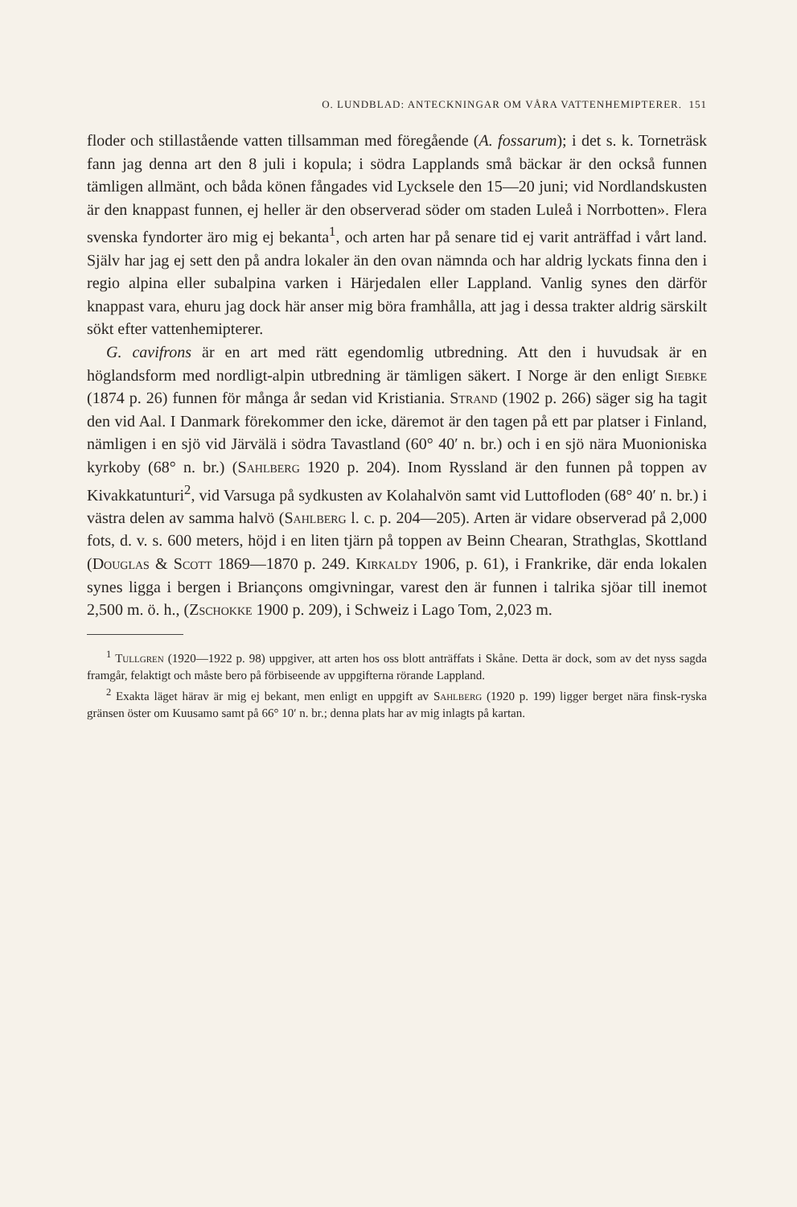O. LUNDBLAD: ANTECKNINGAR OM VÅRA VATTENHEMIPTERER. 151
floder och stillastående vatten tillsamman med föregående (A. fossarum); i det s. k. Torneträsk fann jag denna art den 8 juli i kopula; i södra Lapplands små bäckar är den också funnen tämligen allmänt, och båda könen fångades vid Lycksele den 15—20 juni; vid Nordlandskusten är den knappast funnen, ej heller är den observerad söder om staden Luleå i Norrbotten». Flera svenska fyndorter äro mig ej bekanta<sup>1</sup>, och arten har på senare tid ej varit anträffad i vårt land. Själv har jag ej sett den på andra lokaler än den ovan nämnda och har aldrig lyckats finna den i regio alpina eller subalpina varken i Härjedalen eller Lappland. Vanlig synes den därför knappast vara, ehuru jag dock här anser mig böra framhålla, att jag i dessa trakter aldrig särskilt sökt efter vattenhemipterer.
G. cavifrons är en art med rätt egendomlig utbredning. Att den i huvudsak är en höglandsform med nordligt-alpin utbredning är tämligen säkert. I Norge är den enligt Siebke (1874 p. 26) funnen för många år sedan vid Kristiania. Strand (1902 p. 266) säger sig ha tagit den vid Aal. I Danmark förekommer den icke, däremot är den tagen på ett par platser i Finland, nämligen i en sjö vid Järvälä i södra Tavastland (60° 40′ n. br.) och i en sjö nära Muonioniska kyrkoby (68° n. br.) (Sahlberg 1920 p. 204). Inom Ryssland är den funnen på toppen av Kivakkatunturi<sup>2</sup>, vid Varsuga på sydkusten av Kolahalvön samt vid Luttofloden (68° 40′ n. br.) i västra delen av samma halvö (Sahlberg l. c. p. 204—205). Arten är vidare observerad på 2,000 fots, d. v. s. 600 meters, höjd i en liten tjärn på toppen av Beinn Chearan, Strathglas, Skottland (Douglas & Scott 1869—1870 p. 249. Kirkaldy 1906, p. 61), i Frankrike, där enda lokalen synes ligga i bergen i Briançons omgivningar, varest den är funnen i talrika sjöar till inemot 2,500 m. ö. h., (Zschokke 1900 p. 209), i Schweiz i Lago Tom, 2,023 m.
<sup>1</sup> Tullgren (1920—1922 p. 98) uppgiver, att arten hos oss blott anträffats i Skåne. Detta är dock, som av det nyss sagda framgår, felaktigt och måste bero på förbiseende av uppgifterna rörande Lappland.
<sup>2</sup> Exakta läget härav är mig ej bekant, men enligt en uppgift av Sahlberg (1920 p. 199) ligger berget nära finsk-ryska gränsen öster om Kuusamo samt på 66° 10′ n. br.; denna plats har av mig inlagts på kartan.